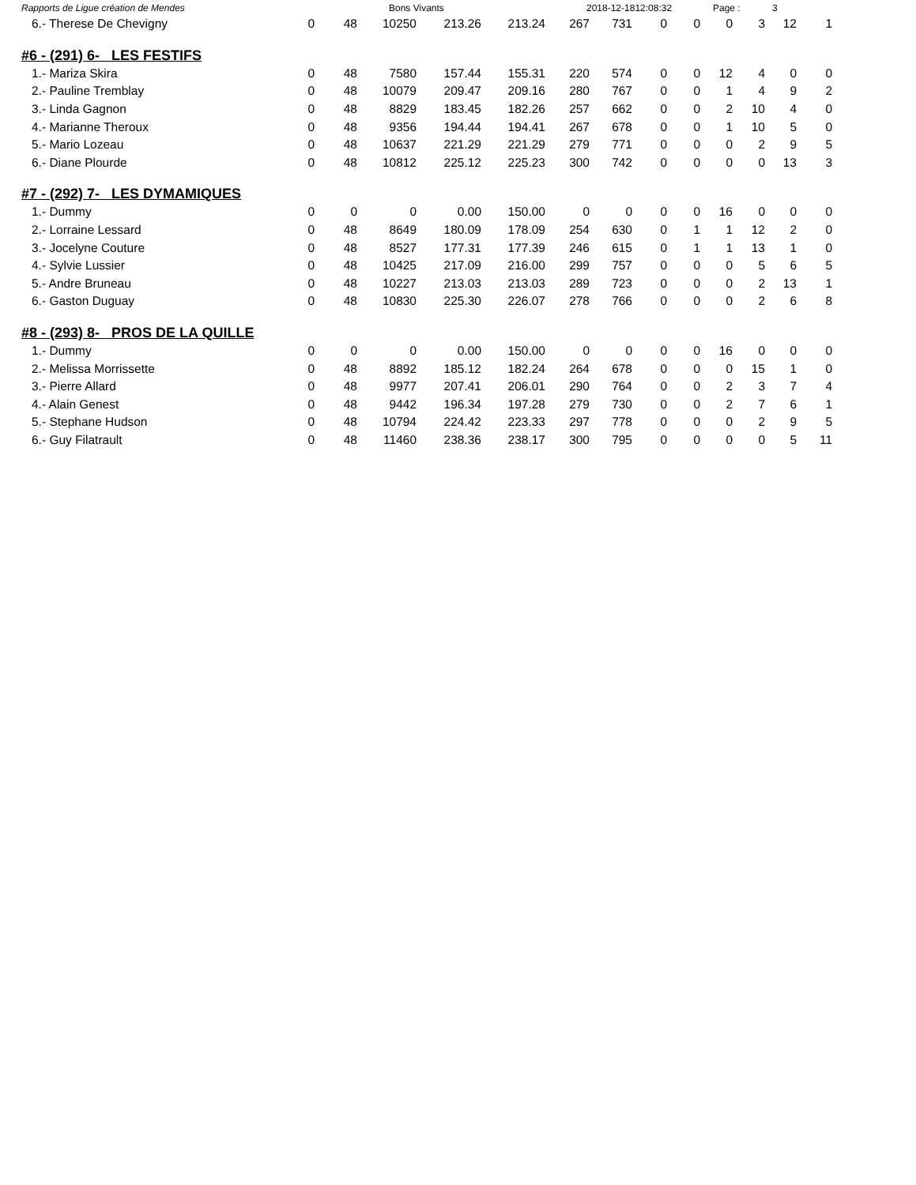Rapports de Ligue création de Mendes Bons Vivants 2018-12-1812:08:32 Page : 3
| 6.- Therese De Chevigny | 0 | 48 | 10250 | 213.26 | 213.24 | 267 | 731 | 0 | 0 | 0 | 3 | 12 | 1 |
#6 - (291) 6- LES FESTIFS
| 1.- Mariza Skira | 0 | 48 | 7580 | 157.44 | 155.31 | 220 | 574 | 0 | 0 | 12 | 4 | 0 | 0 |
| 2.- Pauline Tremblay | 0 | 48 | 10079 | 209.47 | 209.16 | 280 | 767 | 0 | 0 | 1 | 4 | 9 | 2 |
| 3.- Linda Gagnon | 0 | 48 | 8829 | 183.45 | 182.26 | 257 | 662 | 0 | 0 | 2 | 10 | 4 | 0 |
| 4.- Marianne Theroux | 0 | 48 | 9356 | 194.44 | 194.41 | 267 | 678 | 0 | 0 | 1 | 10 | 5 | 0 |
| 5.- Mario Lozeau | 0 | 48 | 10637 | 221.29 | 221.29 | 279 | 771 | 0 | 0 | 0 | 2 | 9 | 5 |
| 6.- Diane Plourde | 0 | 48 | 10812 | 225.12 | 225.23 | 300 | 742 | 0 | 0 | 0 | 0 | 13 | 3 |
#7 - (292) 7- LES DYMAMIQUES
| 1.- Dummy | 0 | 0 | 0 | 0.00 | 150.00 | 0 | 0 | 0 | 0 | 16 | 0 | 0 | 0 |
| 2.- Lorraine Lessard | 0 | 48 | 8649 | 180.09 | 178.09 | 254 | 630 | 0 | 1 | 1 | 12 | 2 | 0 |
| 3.- Jocelyne Couture | 0 | 48 | 8527 | 177.31 | 177.39 | 246 | 615 | 0 | 1 | 1 | 13 | 1 | 0 |
| 4.- Sylvie Lussier | 0 | 48 | 10425 | 217.09 | 216.00 | 299 | 757 | 0 | 0 | 0 | 5 | 6 | 5 |
| 5.- Andre Bruneau | 0 | 48 | 10227 | 213.03 | 213.03 | 289 | 723 | 0 | 0 | 0 | 2 | 13 | 1 |
| 6.- Gaston Duguay | 0 | 48 | 10830 | 225.30 | 226.07 | 278 | 766 | 0 | 0 | 0 | 2 | 6 | 8 |
#8 - (293) 8- PROS DE LA QUILLE
| 1.- Dummy | 0 | 0 | 0 | 0.00 | 150.00 | 0 | 0 | 0 | 0 | 16 | 0 | 0 | 0 |
| 2.- Melissa Morrissette | 0 | 48 | 8892 | 185.12 | 182.24 | 264 | 678 | 0 | 0 | 0 | 15 | 1 | 0 |
| 3.- Pierre Allard | 0 | 48 | 9977 | 207.41 | 206.01 | 290 | 764 | 0 | 0 | 2 | 3 | 7 | 4 |
| 4.- Alain Genest | 0 | 48 | 9442 | 196.34 | 197.28 | 279 | 730 | 0 | 0 | 2 | 7 | 6 | 1 |
| 5.- Stephane Hudson | 0 | 48 | 10794 | 224.42 | 223.33 | 297 | 778 | 0 | 0 | 0 | 2 | 9 | 5 |
| 6.- Guy Filatrault | 0 | 48 | 11460 | 238.36 | 238.17 | 300 | 795 | 0 | 0 | 0 | 0 | 5 | 11 |